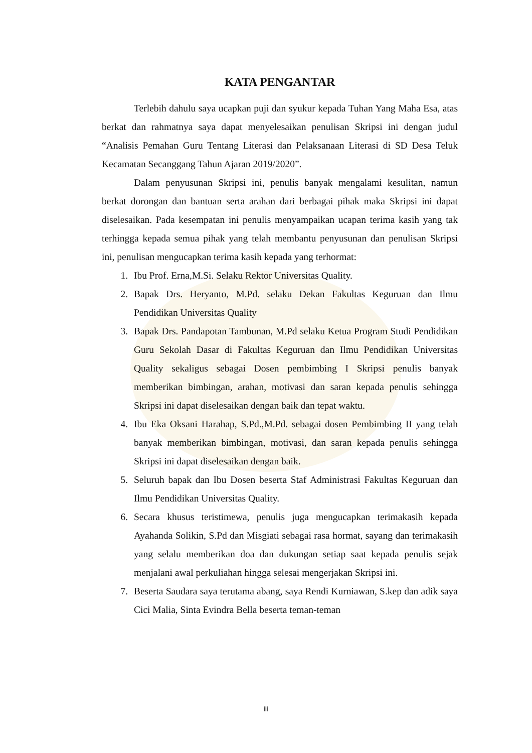KATA PENGANTAR
Terlebih dahulu saya ucapkan puji dan syukur kepada Tuhan Yang Maha Esa, atas berkat dan rahmatnya saya dapat menyelesaikan penulisan Skripsi ini dengan judul “Analisis Pemahan Guru Tentang Literasi dan Pelaksanaan Literasi di SD Desa Teluk Kecamatan Secanggang Tahun Ajaran 2019/2020”.
Dalam penyusunan Skripsi ini, penulis banyak mengalami kesulitan, namun berkat dorongan dan bantuan serta arahan dari berbagai pihak maka Skripsi ini dapat diselesaikan. Pada kesempatan ini penulis menyampaikan ucapan terima kasih yang tak terhingga kepada semua pihak yang telah membantu penyusunan dan penulisan Skripsi ini, penulisan mengucapkan terima kasih kepada yang terhormat:
1. Ibu Prof. Erna,M.Si. Selaku Rektor Universitas Quality.
2. Bapak Drs. Heryanto, M.Pd. selaku Dekan Fakultas Keguruan dan Ilmu Pendidikan Universitas Quality
3. Bapak Drs. Pandapotan Tambunan, M.Pd selaku Ketua Program Studi Pendidikan Guru Sekolah Dasar di Fakultas Keguruan dan Ilmu Pendidikan Universitas Quality sekaligus sebagai Dosen pembimbing I Skripsi penulis banyak memberikan bimbingan, arahan, motivasi dan saran kepada penulis sehingga Skripsi ini dapat diselesaikan dengan baik dan tepat waktu.
4. Ibu Eka Oksani Harahap, S.Pd.,M.Pd. sebagai dosen Pembimbing II yang telah banyak memberikan bimbingan, motivasi, dan saran kepada penulis sehingga Skripsi ini dapat diselesaikan dengan baik.
5. Seluruh bapak dan Ibu Dosen beserta Staf Administrasi Fakultas Keguruan dan Ilmu Pendidikan Universitas Quality.
6. Secara khusus teristimewa, penulis juga mengucapkan terimakasih kepada Ayahanda Solikin, S.Pd dan Misgiati sebagai rasa hormat, sayang dan terimakasih yang selalu memberikan doa dan dukungan setiap saat kepada penulis sejak menjalani awal perkuliahan hingga selesai mengerjakan Skripsi ini.
7. Beserta Saudara saya terutama abang, saya Rendi Kurniawan, S.kep dan adik saya Cici Malia, Sinta Evindra Bella beserta teman-teman
iii